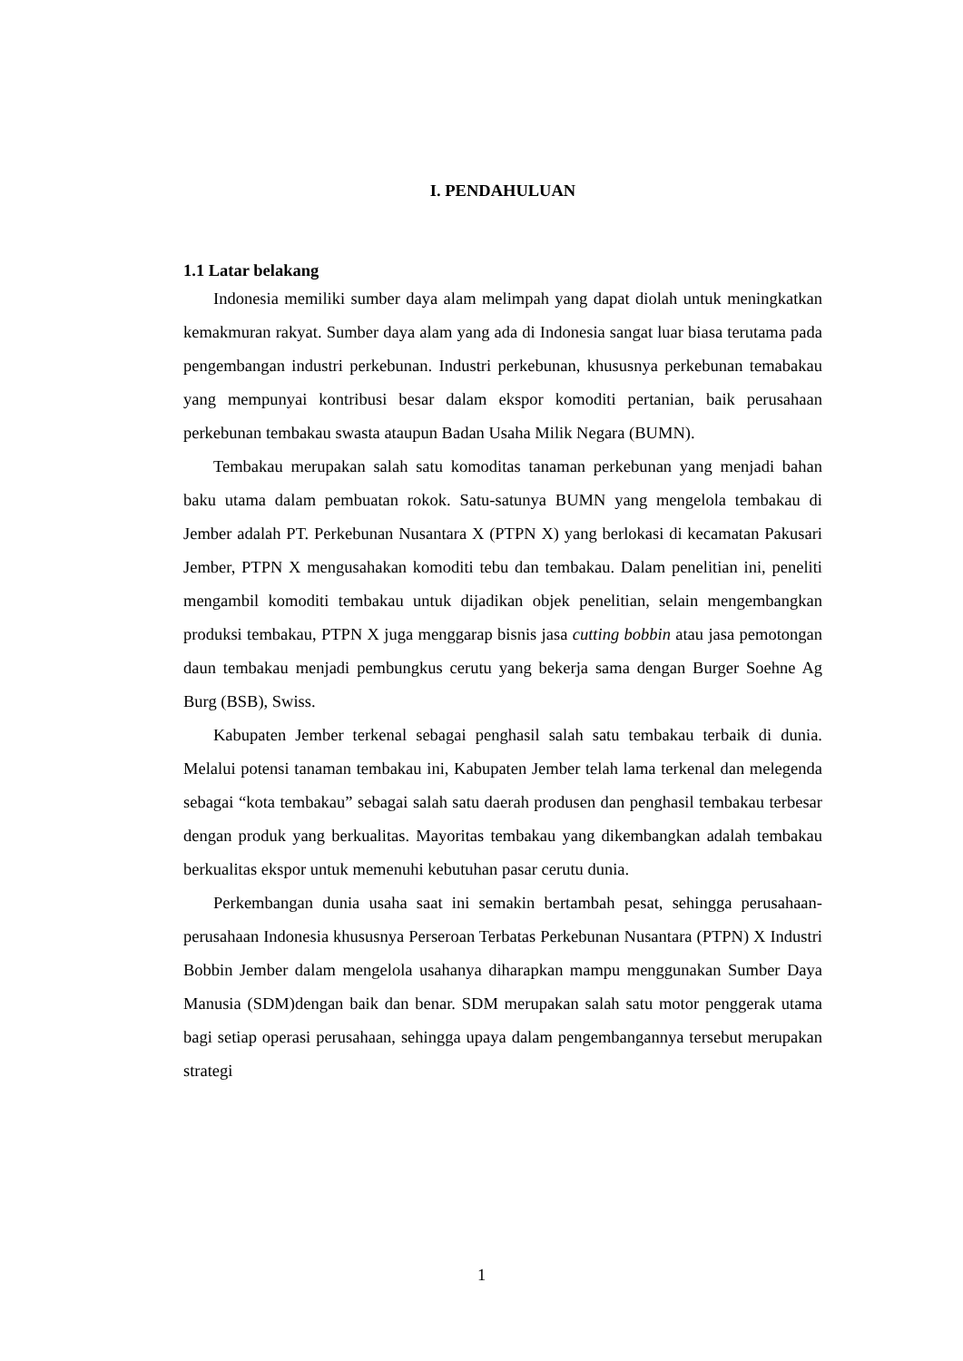I. PENDAHULUAN
1.1 Latar belakang
Indonesia memiliki sumber daya alam melimpah yang dapat diolah untuk meningkatkan kemakmuran rakyat. Sumber daya alam yang ada di Indonesia sangat luar biasa terutama pada pengembangan industri perkebunan. Industri perkebunan, khususnya perkebunan temabakau yang mempunyai kontribusi besar dalam ekspor komoditi pertanian, baik perusahaan perkebunan tembakau swasta ataupun Badan Usaha Milik Negara (BUMN).
Tembakau merupakan salah satu komoditas tanaman perkebunan yang menjadi bahan baku utama dalam pembuatan rokok. Satu-satunya BUMN yang mengelola tembakau di Jember adalah PT. Perkebunan Nusantara X (PTPN X) yang berlokasi di kecamatan Pakusari Jember, PTPN X mengusahakan komoditi tebu dan tembakau. Dalam penelitian ini, peneliti mengambil komoditi tembakau untuk dijadikan objek penelitian, selain mengembangkan produksi tembakau, PTPN X juga menggarap bisnis jasa cutting bobbin atau jasa pemotongan daun tembakau menjadi pembungkus cerutu yang bekerja sama dengan Burger Soehne Ag Burg (BSB), Swiss.
Kabupaten Jember terkenal sebagai penghasil salah satu tembakau terbaik di dunia. Melalui potensi tanaman tembakau ini, Kabupaten Jember telah lama terkenal dan melegenda sebagai “kota tembakau” sebagai salah satu daerah produsen dan penghasil tembakau terbesar dengan produk yang berkualitas. Mayoritas tembakau yang dikembangkan adalah tembakau berkualitas ekspor untuk memenuhi kebutuhan pasar cerutu dunia.
Perkembangan dunia usaha saat ini semakin bertambah pesat, sehingga perusahaan-perusahaan Indonesia khususnya Perseroan Terbatas Perkebunan Nusantara (PTPN) X Industri Bobbin Jember dalam mengelola usahanya diharapkan mampu menggunakan Sumber Daya Manusia (SDM)dengan baik dan benar. SDM merupakan salah satu motor penggerak utama bagi setiap operasi perusahaan, sehingga upaya dalam pengembangannya tersebut merupakan strategi
1